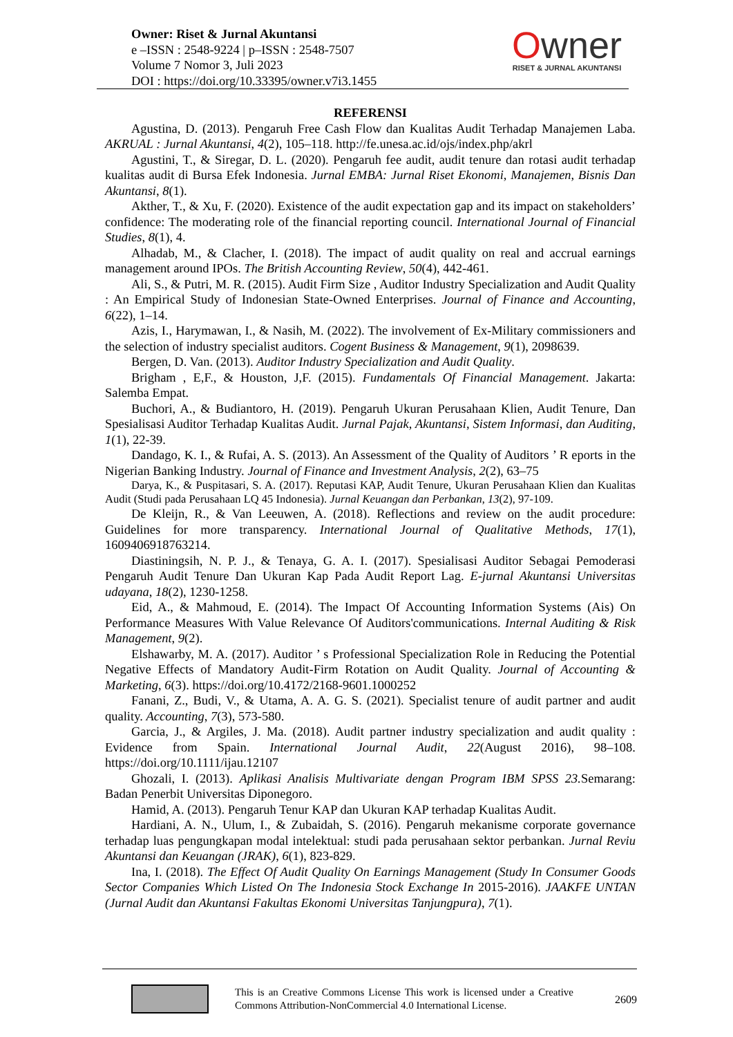Owner: Riset & Jurnal Akuntansi
e –ISSN : 2548-9224 | p–ISSN : 2548-7507
Volume 7 Nomor 3, Juli 2023
DOI : https://doi.org/10.33395/owner.v7i3.1455
Owner
RISET & JURNAL AKUNTANSI
REFERENSI
Agustina, D. (2013). Pengaruh Free Cash Flow dan Kualitas Audit Terhadap Manajemen Laba. AKRUAL : Jurnal Akuntansi, 4(2), 105–118. http://fe.unesa.ac.id/ojs/index.php/akrl
Agustini, T., & Siregar, D. L. (2020). Pengaruh fee audit, audit tenure dan rotasi audit terhadap kualitas audit di Bursa Efek Indonesia. Jurnal EMBA: Jurnal Riset Ekonomi, Manajemen, Bisnis Dan Akuntansi, 8(1).
Akther, T., & Xu, F. (2020). Existence of the audit expectation gap and its impact on stakeholders’ confidence: The moderating role of the financial reporting council. International Journal of Financial Studies, 8(1), 4.
Alhadab, M., & Clacher, I. (2018). The impact of audit quality on real and accrual earnings management around IPOs. The British Accounting Review, 50(4), 442-461.
Ali, S., & Putri, M. R. (2015). Audit Firm Size , Auditor Industry Specialization and Audit Quality : An Empirical Study of Indonesian State-Owned Enterprises. Journal of Finance and Accounting, 6(22), 1–14.
Azis, I., Harymawan, I., & Nasih, M. (2022). The involvement of Ex-Military commissioners and the selection of industry specialist auditors. Cogent Business & Management, 9(1), 2098639.
Bergen, D. Van. (2013). Auditor Industry Specialization and Audit Quality.
Brigham , E,F., & Houston, J,F. (2015). Fundamentals Of Financial Management. Jakarta: Salemba Empat.
Buchori, A., & Budiantoro, H. (2019). Pengaruh Ukuran Perusahaan Klien, Audit Tenure, Dan Spesialisasi Auditor Terhadap Kualitas Audit. Jurnal Pajak, Akuntansi, Sistem Informasi, dan Auditing, 1(1), 22-39.
Dandago, K. I., & Rufai, A. S. (2013). An Assessment of the Quality of Auditors ’ R eports in the Nigerian Banking Industry. Journal of Finance and Investment Analysis, 2(2), 63–75
Darya, K., & Puspitasari, S. A. (2017). Reputasi KAP, Audit Tenure, Ukuran Perusahaan Klien dan Kualitas Audit (Studi pada Perusahaan LQ 45 Indonesia). Jurnal Keuangan dan Perbankan, 13(2), 97-109.
De Kleijn, R., & Van Leeuwen, A. (2018). Reflections and review on the audit procedure: Guidelines for more transparency. International Journal of Qualitative Methods, 17(1), 1609406918763214.
Diastiningsih, N. P. J., & Tenaya, G. A. I. (2017). Spesialisasi Auditor Sebagai Pemoderasi Pengaruh Audit Tenure Dan Ukuran Kap Pada Audit Report Lag. E-jurnal Akuntansi Universitas udayana, 18(2), 1230-1258.
Eid, A., & Mahmoud, E. (2014). The Impact Of Accounting Information Systems (Ais) On Performance Measures With Value Relevance Of Auditors'communications. Internal Auditing & Risk Management, 9(2).
Elshawarby, M. A. (2017). Auditor ’ s Professional Specialization Role in Reducing the Potential Negative Effects of Mandatory Audit-Firm Rotation on Audit Quality. Journal of Accounting & Marketing, 6(3). https://doi.org/10.4172/2168-9601.1000252
Fanani, Z., Budi, V., & Utama, A. A. G. S. (2021). Specialist tenure of audit partner and audit quality. Accounting, 7(3), 573-580.
Garcia, J., & Argiles, J. Ma. (2018). Audit partner industry specialization and audit quality : Evidence from Spain. International Journal Audit, 22(August 2016), 98–108. https://doi.org/10.1111/ijau.12107
Ghozali, I. (2013). Aplikasi Analisis Multivariate dengan Program IBM SPSS 23. Semarang: Badan Penerbit Universitas Diponegoro.
Hamid, A. (2013). Pengaruh Tenur KAP dan Ukuran KAP terhadap Kualitas Audit.
Hardiani, A. N., Ulum, I., & Zubaidah, S. (2016). Pengaruh mekanisme corporate governance terhadap luas pengungkapan modal intelektual: studi pada perusahaan sektor perbankan. Jurnal Reviu Akuntansi dan Keuangan (JRAK), 6(1), 823-829.
Ina, I. (2018). The Effect Of Audit Quality On Earnings Management (Study In Consumer Goods Sector Companies Which Listed On The Indonesia Stock Exchange In 2015-2016). JAAKFE UNTAN (Jurnal Audit dan Akuntansi Fakultas Ekonomi Universitas Tanjungpura), 7(1).
This is an Creative Commons License This work is licensed under a Creative Commons Attribution-NonCommercial 4.0 International License.
2609